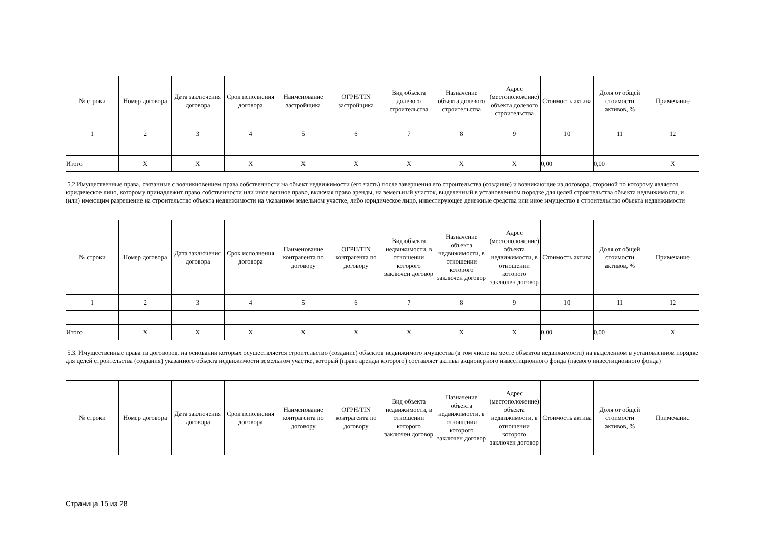| № строки | Номер договора | Дата заключения договора | Срок исполнения договора | Наименование застройщика | ОГРН/TIN застройщика | Вид объекта долевого строительства | Назначение объекта долевого строительства | Адрес (местоположение) объекта долевого строительства | Стоимость актива | Доля от общей стоимости активов, % | Примечание |
| --- | --- | --- | --- | --- | --- | --- | --- | --- | --- | --- | --- |
| 1 | 2 | 3 | 4 | 5 | 6 | 7 | 8 | 9 | 10 | 11 | 12 |
| Итого | X | X | X | X | X | X | X | X | 0,00 | 0,00 | X |
5.2.Имущественные права, связанные с возникновением права собственности на объект недвижимости (его часть) после завершения его строительства (создание) и возникающие из договора, стороной по которому является юридическое лицо, которому принадлежит право собственности или иное вещное право, включая право аренды, на земельный участок, выделенный в установленном порядке для целей строительства объекта недвижимости, и (или) имеющим разрешение на строительство объекта недвижимости на указанном земельном участке, либо юридическое лицо, инвестирующее денежные средства или иное имущество в строительство объекта недвижимости
| № строки | Номер договора | Дата заключения договора | Срок исполнения договора | Наименование контрагента по договору | ОГРН/TIN контрагента по договору | Вид объекта недвижимости, в отношении которого заключен договор | Назначение объекта недвижимости, в отношении которого заключен договор | Адрес (местоположение) объекта недвижимости, в отношении которого заключен договор | Стоимость актива | Доля от общей стоимости активов, % | Примечание |
| --- | --- | --- | --- | --- | --- | --- | --- | --- | --- | --- | --- |
| 1 | 2 | 3 | 4 | 5 | 6 | 7 | 8 | 9 | 10 | 11 | 12 |
| Итого | X | X | X | X | X | X | X | X | 0,00 | 0,00 | X |
5.3. Имущественные права из договоров, на основании которых осуществляется строительство (создание) объектов недвижимого имущества (в том числе на месте объектов недвижимости) на выделенном в установленном порядке для целей строительства (создания) указанного объекта недвижимости земельном участке, который (право аренды которого) составляет активы акционерного инвестиционного фонда (паевого инвестиционного фонда)
| № строки | Номер договора | Дата заключения договора | Срок исполнения договора | Наименование контрагента по договору | ОГРН/TIN контрагента по договору | Вид объекта недвижимости, в отношении которого заключен договор | Назначение объекта недвижимости, в отношении которого заключен договор | Адрес (местоположение) объекта недвижимости, в отношении которого заключен договор | Стоимость актива | Доля от общей стоимости активов, % | Примечание |
| --- | --- | --- | --- | --- | --- | --- | --- | --- | --- | --- | --- |
Страница 15 из 28